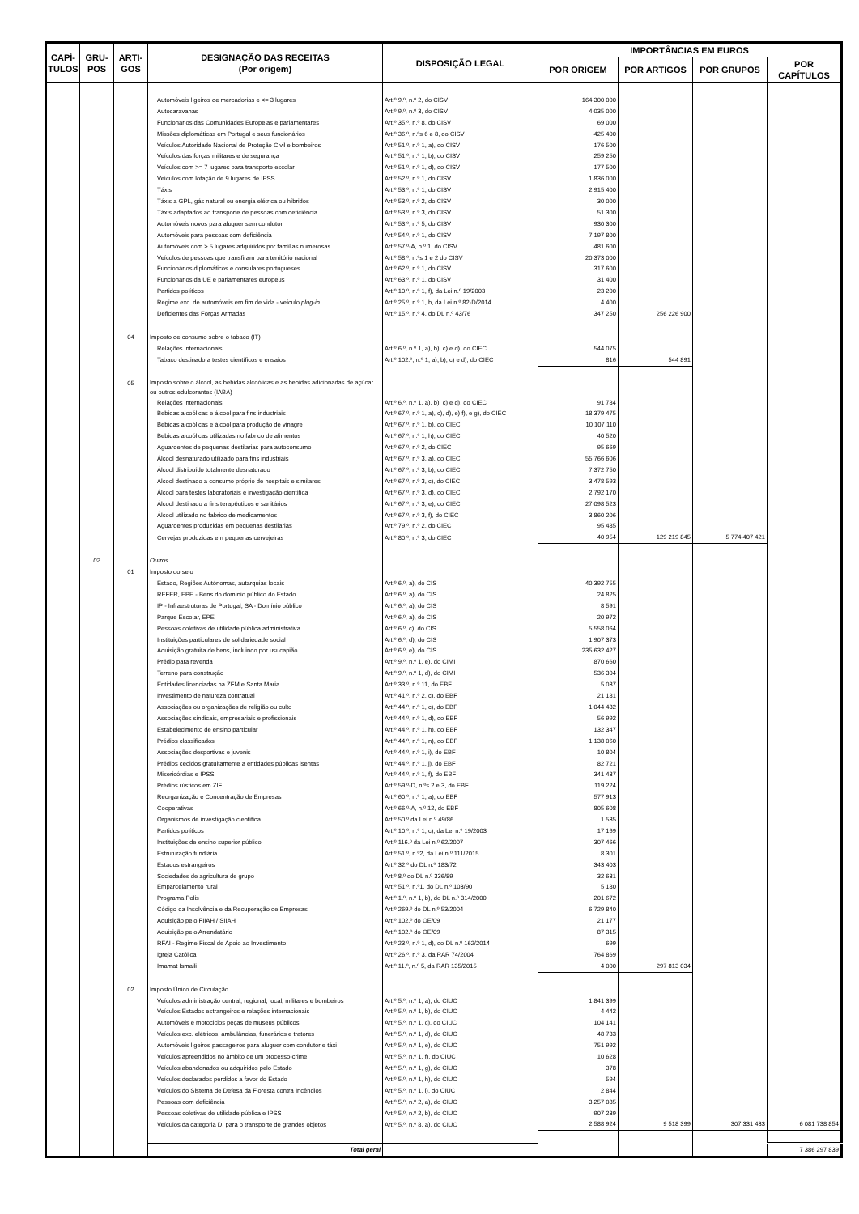| CAPÍ- TULOS | GRU- POS | ARTI- GOS | DESIGNAÇÃO DAS RECEITAS (Por origem) | DISPOSIÇÃO LEGAL | IMPORTÂNCIAS EM EUROS | | | |
| --- | --- | --- | --- | --- | --- | --- | --- | --- |
| | | | | | POR ORIGEM | POR ARTIGOS | POR GRUPOS | POR CAPÍTULOS |
| | | | Automóveis ligeiros de mercadorias e <= 3 lugares | Art.º 9.º, n.º 2, do CISV | 164 300 000 | | | |
| | | | Autocaravanas | Art.º 9.º, n.º 3, do CISV | 4 035 000 | | | |
| | | | Funcionários das Comunidades Europeias e parlamentares | Art.º 35.º, n.º 8, do CISV | 69 000 | | | |
| | | | Missões diplomáticas em Portugal e seus funcionários | Art.º 36.º, n.ºs 6 e 8, do CISV | 425 400 | | | |
| | | | Veículos Autoridade Nacional de Proteção Civil e bombeiros | Art.º 51.º, n.º 1, a), do CISV | 176 500 | | | |
| | | | Veículos das forças militares e de segurança | Art.º 51.º, n.º 1, b), do CISV | 259 250 | | | |
| | | | Veículos com >= 7 lugares para transporte escolar | Art.º 51.º, n.º 1, d), do CISV | 177 500 | | | |
| | | | Veículos com lotação de 9 lugares de IPSS | Art.º 52.º, n.º 1, do CISV | 1 836 000 | | | |
| | | | Táxis | Art.º 53.º, n.º 1, do CISV | 2 915 400 | | | |
| | | | Táxis a GPL, gás natural ou energia elétrica ou híbridos | Art.º 53.º, n.º 2, do CISV | 30 000 | | | |
| | | | Táxis adaptados ao transporte de pessoas com deficiência | Art.º 53.º, n.º 3, do CISV | 51 300 | | | |
| | | | Automóveis novos para aluguer sem condutor | Art.º 53.º, n.º 5, do CISV | 930 300 | | | |
| | | | Automóveis para pessoas com deficiência | Art.º 54.º, n.º 1, do CISV | 7 197 800 | | | |
| | | | Automóveis com > 5 lugares adquiridos por famílias numerosas | Art.º 57.º-A, n.º 1, do CISV | 481 600 | | | |
| | | | Veículos de pessoas que transfiram para território nacional | Art.º 58.º, n.ºs 1 e 2 do CISV | 20 373 000 | | | |
| | | | Funcionários diplomáticos e consulares portugueses | Art.º 62.º, n.º 1, do CISV | 317 600 | | | |
| | | | Funcionários da UE e parlamentares europeus | Art.º 63.º, n.º 1, do CISV | 31 400 | | | |
| | | | Partidos políticos | Art.º 10.º, n.º 1, f), da Lei n.º 19/2003 | 23 200 | | | |
| | | | Regime exc. de automóveis em fim de vida - veículo plug-in | Art.º 25.º, n.º 1, b, da Lei n.º 82-D/2014 | 4 400 | | | |
| | | | Deficientes das Forças Armadas | Art.º 15.º, n.º 4, do DL n.º 43/76 | 347 250 | 256 226 900 | | |
| | | 04 | Imposto de consumo sobre o tabaco (IT) | | | | | |
| | | | Relações internacionais | Art.º 6.º, n.º 1, a), b), c) e d), do CIEC | 544 075 | | | |
| | | | Tabaco destinado a testes científicos e ensaios | Art.º 102.º, n.º 1, a), b), c) e d), do CIEC | 816 | 544 891 | | |
| | | 05 | Imposto sobre o álcool, as bebidas alcoólicas e as bebidas adicionadas de açúcar ou outros edulcorantes (IABA) | | | | | |
| | | | Relações internacionais | Art.º 6.º, n.º 1, a), b), c) e d), do CIEC | 91 784 | | | |
| | | | Bebidas alcoólicas e álcool para fins industriais | Art.º 67.º, n.º 1, a), c), d), e) f), e g), do CIEC | 18 379 475 | | | |
| | | | Bebidas alcoólicas e álcool para produção de vinagre | Art.º 67.º, n.º 1, b), do CIEC | 10 107 110 | | | |
| | | | Bebidas alcoólicas utilizadas no fabrico de alimentos | Art.º 67.º, n.º 1, h), do CIEC | 40 520 | | | |
| | | | Aguardentes de pequenas destilarias para autoconsumo | Art.º 67.º, n.º 2, do CIEC | 95 669 | | | |
| | | | Álcool desnaturado utilizado para fins industriais | Art.º 67.º, n.º 3, a), do CIEC | 55 766 606 | | | |
| | | | Álcool distribuído totalmente desnaturado | Art.º 67.º, n.º 3, b), do CIEC | 7 372 750 | | | |
| | | | Álcool destinado a consumo próprio de hospitais e similares | Art.º 67.º, n.º 3, c), do CIEC | 3 478 593 | | | |
| | | | Álcool para testes laboratoriais e investigação científica | Art.º 67.º, n.º 3, d), do CIEC | 2 792 170 | | | |
| | | | Álcool destinado a fins terapêuticos e sanitários | Art.º 67.º, n.º 3, e), do CIEC | 27 098 523 | | | |
| | | | Álcool utilizado no fabrico de medicamentos | Art.º 67.º, n.º 3, f), do CIEC | 3 860 206 | | | |
| | | | Aguardentes produzidas em pequenas destilarias | Art.º 79.º, n.º 2, do CIEC | 95 485 | | | |
| | | | Cervejas produzidas em pequenas cervejeiras | Art.º 80.º, n.º 3, do CIEC | 40 954 | 129 219 845 | 5 774 407 421 | |
| | 02 | | Outros | | | | | |
| | | 01 | Imposto do selo | | | | | |
| | | | Estado, Regiões Autónomas, autarquias locais | Art.º 6.º, a), do CIS | 40 392 755 | | | |
| | | | REFER, EPE - Bens do domínio público do Estado | Art.º 6.º, a), do CIS | 24 825 | | | |
| | | | IP - Infraestruturas de Portugal, SA - Domínio público | Art.º 6.º, a), do CIS | 8 591 | | | |
| | | | Parque Escolar, EPE | Art.º 6.º, a), do CIS | 20 972 | | | |
| | | | Pessoas coletivas de utilidade pública administrativa | Art.º 6.º, c), do CIS | 5 558 064 | | | |
| | | | Instituições particulares de solidariedade social | Art.º 6.º, d), do CIS | 1 907 373 | | | |
| | | | Aquisição gratuita de bens, incluindo por usucapião | Art.º 6.º, e), do CIS | 235 632 427 | | | |
| | | | Prédio para revenda | Art.º 9.º, n.º 1, e), do CIMI | 870 660 | | | |
| | | | Terreno para construção | Art.º 9.º, n.º 1, d), do CIMI | 536 304 | | | |
| | | | Entidades licenciadas na ZFM e Santa Maria | Art.º 33.º, n.º 11, do EBF | 5 037 | | | |
| | | | Investimento de natureza contratual | Art.º 41.º, n.º 2, c), do EBF | 21 181 | | | |
| | | | Associações ou organizações de religião ou culto | Art.º 44.º, n.º 1, c), do EBF | 1 044 482 | | | |
| | | | Associações sindicais, empresariais e profissionais | Art.º 44.º, n.º 1, d), do EBF | 56 992 | | | |
| | | | Estabelecimento de ensino particular | Art.º 44.º, n.º 1, h), do EBF | 132 347 | | | |
| | | | Prédios classificados | Art.º 44.º, n.º 1, n), do EBF | 1 138 060 | | | |
| | | | Associações desportivas e juvenis | Art.º 44.º, n.º 1, i), do EBF | 10 804 | | | |
| | | | Prédios cedidos gratuitamente a entidades públicas isentas | Art.º 44.º, n.º 1, j), do EBF | 82 721 | | | |
| | | | Misericórdias e IPSS | Art.º 44.º, n.º 1, f), do EBF | 341 437 | | | |
| | | | Prédios rústicos em ZIF | Art.º 59.º-D, n.ºs 2 e 3, do EBF | 119 224 | | | |
| | | | Reorganização e Concentração de Empresas | Art.º 60.º, n.º 1, a), do EBF | 577 913 | | | |
| | | | Cooperativas | Art.º 66.º-A, n.º 12, do EBF | 805 608 | | | |
| | | | Organismos de investigação científica | Art.º 50.º da Lei n.º 49/86 | 1 535 | | | |
| | | | Partidos políticos | Art.º 10.º, n.º 1, c), da Lei n.º 19/2003 | 17 169 | | | |
| | | | Instituições de ensino superior público | Art.º 116.º da Lei n.º 62/2007 | 307 466 | | | |
| | | | Estruturação fundiária | Art.º 51.º, n.º2, da Lei n.º 111/2015 | 8 301 | | | |
| | | | Estados estrangeiros | Art.º 32.º do DL n.º 183/72 | 343 403 | | | |
| | | | Sociedades de agricultura de grupo | Art.º 8.º do DL n.º 336/89 | 32 631 | | | |
| | | | Emparcelamento rural | Art.º 51.º, n.º1, do DL n.º 103/90 | 5 180 | | | |
| | | | Programa Polis | Art.º 1.º, n.º 1, b), do DL n.º 314/2000 | 201 672 | | | |
| | | | Código da Insolvência e da Recuperação de Empresas | Art.º 269.º do DL n.º 53/2004 | 6 729 840 | | | |
| | | | Aquisição pelo FIIAH / SIIAH | Art.º 102.º do OE/09 | 21 177 | | | |
| | | | Aquisição pelo Arrendatário | Art.º 102.º do OE/09 | 87 315 | | | |
| | | | RFAI - Regime Fiscal de Apoio ao Investimento | Art.º 23.º, n.º 1, d), do DL n.º 162/2014 | 699 | | | |
| | | | Igreja Católica | Art.º 26.º, n.º 3, da RAR 74/2004 | 764 869 | | | |
| | | | Imamat Ismaili | Art.º 11.º, n.º 5, da RAR 135/2015 | 4 000 | 297 813 034 | | |
| | | 02 | Imposto Único de Circulação | | | | | |
| | | | Veículos administração central, regional, local, militares e bombeiros | Art.º 5.º, n.º 1, a), do CIUC | 1 841 399 | | | |
| | | | Veículos Estados estrangeiros e relações internacionais | Art.º 5.º, n.º 1, b), do CIUC | 4 442 | | | |
| | | | Automóveis e motociclos peças de museus públicos | Art.º 5.º, n.º 1, c), do CIUC | 104 141 | | | |
| | | | Veículos exc. elétricos, ambulâncias, funerários e tratores | Art.º 5.º, n.º 1, d), do CIUC | 48 733 | | | |
| | | | Automóveis ligeiros passageiros para aluguer com condutor e táxi | Art.º 5.º, n.º 1, e), do CIUC | 751 992 | | | |
| | | | Veículos apreendidos no âmbito de um processo-crime | Art.º 5.º, n.º 1, f), do CIUC | 10 628 | | | |
| | | | Veículos abandonados ou adquiridos pelo Estado | Art.º 5.º, n.º 1, g), do CIUC | 378 | | | |
| | | | Veículos declarados perdidos a favor do Estado | Art.º 5.º, n.º 1, h), do CIUC | 594 | | | |
| | | | Veículos do Sistema de Defesa da Floresta contra Incêndios | Art.º 5.º, n.º 1, i), do CIUC | 2 844 | | | |
| | | | Pessoas com deficiência | Art.º 5.º, n.º 2, a), do CIUC | 3 257 085 | | | |
| | | | Pessoas coletivas de utilidade pública e IPSS | Art.º 5.º, n.º 2, b), do CIUC | 907 239 | | | |
| | | | Veículos da categoria D, para o transporte de grandes objetos | Art.º 5.º, n.º 8, a), do CIUC | 2 588 924 | 9 518 399 | 307 331 433 | 6 081 738 854 |
| | | | Total geral | | | | | 7 386 297 839 |